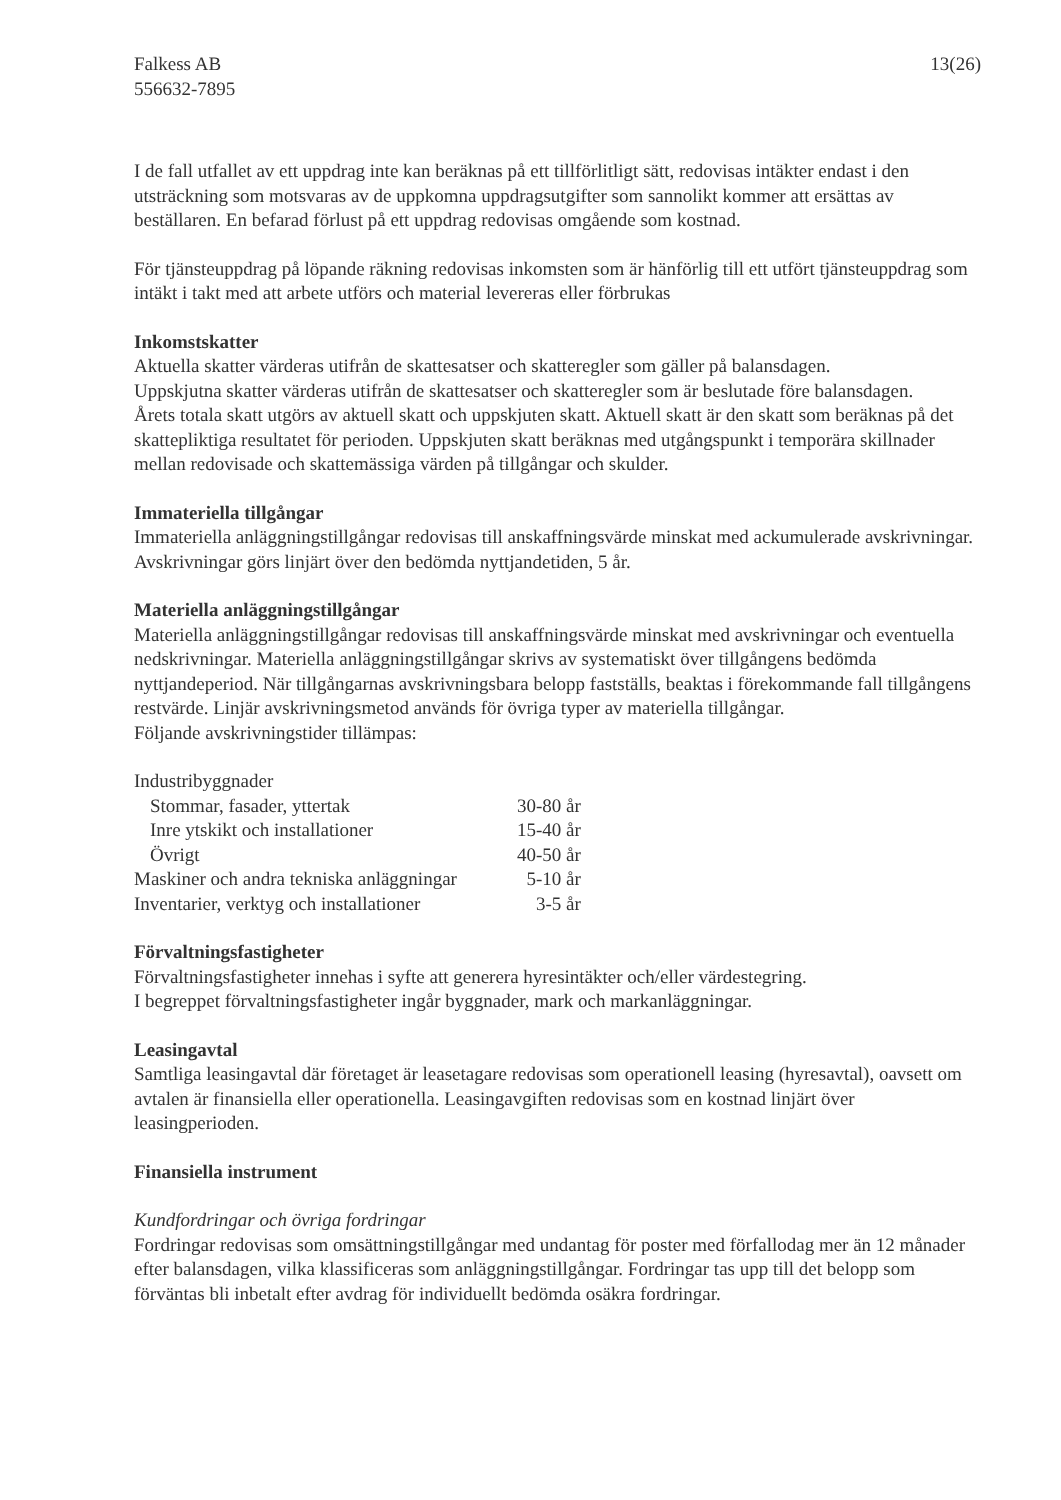Falkess AB
556632-7895
13(26)
I de fall utfallet av ett uppdrag inte kan beräknas på ett tillförlitligt sätt, redovisas intäkter endast i den utsträckning som motsvaras av de uppkomna uppdragsutgifter som sannolikt kommer att ersättas av beställaren. En befarad förlust på ett uppdrag redovisas omgående som kostnad.
För tjänsteuppdrag på löpande räkning redovisas inkomsten som är hänförlig till ett utfört tjänsteuppdrag som intäkt i takt med att arbete utförs och material levereras eller förbrukas
Inkomstskatter
Aktuella skatter värderas utifrån de skattesatser och skatteregler som gäller på balansdagen.
Uppskjutna skatter värderas utifrån de skattesatser och skatteregler som är beslutade före balansdagen.
Årets totala skatt utgörs av aktuell skatt och uppskjuten skatt. Aktuell skatt är den skatt som beräknas på det skattepliktiga resultatet för perioden. Uppskjuten skatt beräknas med utgångspunkt i temporära skillnader mellan redovisade och skattemässiga värden på tillgångar och skulder.
Immateriella tillgångar
Immateriella anläggningstillgångar redovisas till anskaffningsvärde minskat med ackumulerade avskrivningar. Avskrivningar görs linjärt över den bedömda nyttjandetiden, 5 år.
Materiella anläggningstillgångar
Materiella anläggningstillgångar redovisas till anskaffningsvärde minskat med avskrivningar och eventuella nedskrivningar. Materiella anläggningstillgångar skrivs av systematiskt över tillgångens bedömda nyttjandeperiod. När tillgångarnas avskrivningsbara belopp fastställs, beaktas i förekommande fall tillgångens restvärde. Linjär avskrivningsmetod används för övriga typer av materiella tillgångar.
Följande avskrivningstider tillämpas:
| Industribyggnader | |
| Stommar, fasader, yttertak | 30-80 år |
| Inre ytskikt och installationer | 15-40 år |
| Övrigt | 40-50 år |
| Maskiner och andra tekniska anläggningar | 5-10 år |
| Inventarier, verktyg och installationer | 3-5 år |
Förvaltningsfastigheter
Förvaltningsfastigheter innehas i syfte att generera hyresintäkter och/eller värdestegring.
I begreppet förvaltningsfastigheter ingår byggnader, mark och markanläggningar.
Leasingavtal
Samtliga leasingavtal där företaget är leasetagare redovisas som operationell leasing (hyresavtal), oavsett om avtalen är finansiella eller operationella. Leasingavgiften redovisas som en kostnad linjärt över leasingperioden.
Finansiella instrument
Kundfordringar och övriga fordringar
Fordringar redovisas som omsättningstillgångar med undantag för poster med förfallodag mer än 12 månader efter balansdagen, vilka klassificeras som anläggningstillgångar. Fordringar tas upp till det belopp som förväntas bli inbetalt efter avdrag för individuellt bedömda osäkra fordringar.